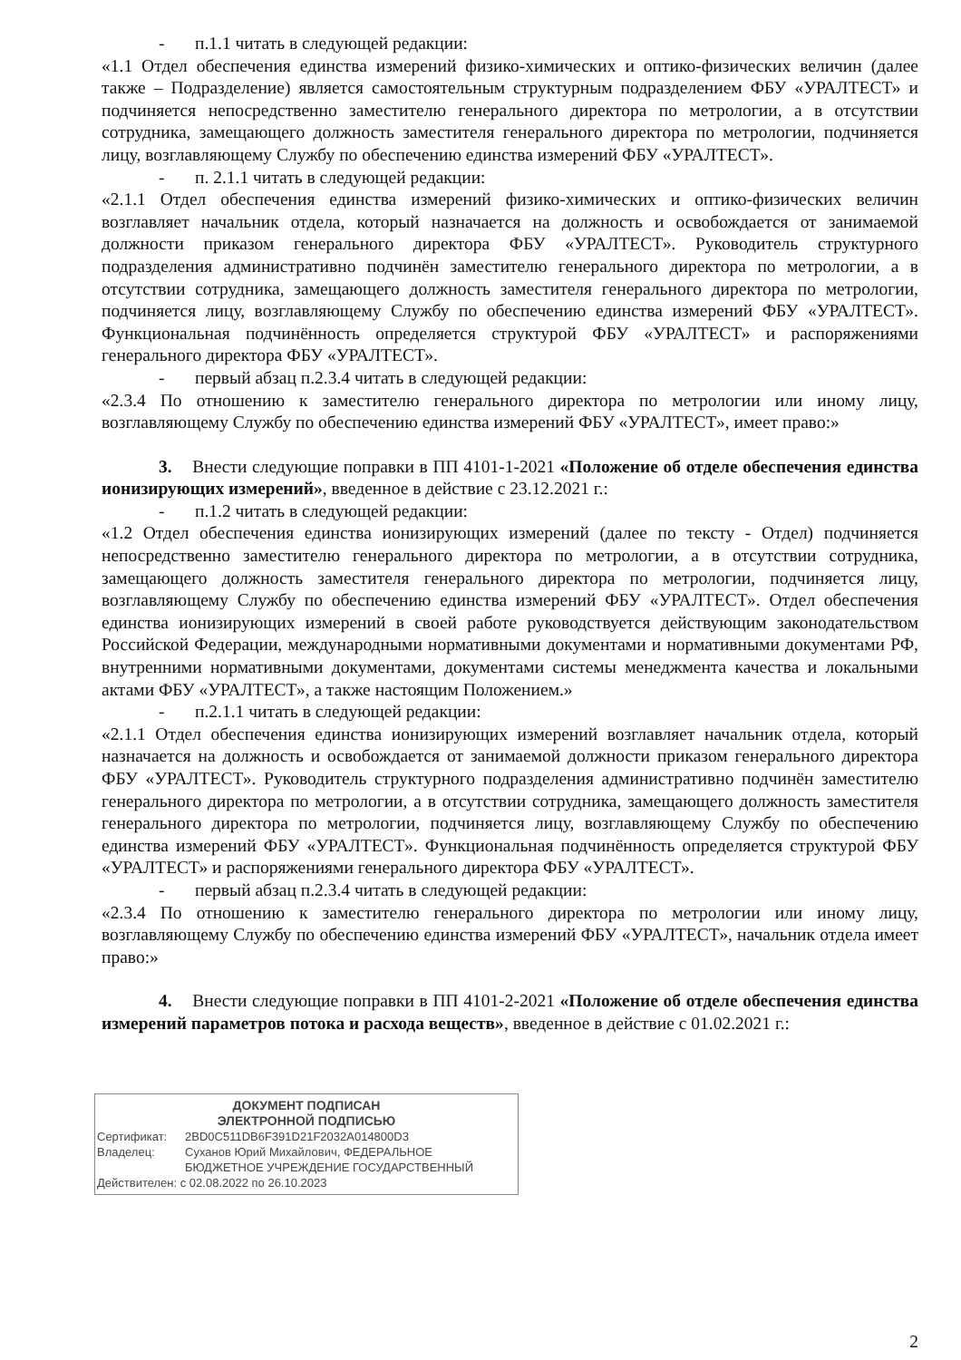- п.1.1 читать в следующей редакции:
«1.1 Отдел обеспечения единства измерений физико-химических и оптико-физических величин (далее также – Подразделение) является самостоятельным структурным подразделением ФБУ «УРАЛТЕСТ» и подчиняется непосредственно заместителю генерального директора по метрологии, а в отсутствии сотрудника, замещающего должность заместителя генерального директора по метрологии, подчиняется лицу, возглавляющему Службу по обеспечению единства измерений ФБУ «УРАЛТЕСТ».
- п. 2.1.1 читать в следующей редакции:
«2.1.1 Отдел обеспечения единства измерений физико-химических и оптико-физических величин возглавляет начальник отдела, который назначается на должность и освобождается от занимаемой должности приказом генерального директора ФБУ «УРАЛТЕСТ». Руководитель структурного подразделения административно подчинён заместителю генерального директора по метрологии, а в отсутствии сотрудника, замещающего должность заместителя генерального директора по метрологии, подчиняется лицу, возглавляющему Службу по обеспечению единства измерений ФБУ «УРАЛТЕСТ». Функциональная подчинённость определяется структурой ФБУ «УРАЛТЕСТ» и распоряжениями генерального директора ФБУ «УРАЛТЕСТ».
- первый абзац п.2.3.4 читать в следующей редакции:
«2.3.4 По отношению к заместителю генерального директора по метрологии или иному лицу, возглавляющему Службу по обеспечению единства измерений ФБУ «УРАЛТЕСТ», имеет право:»
3. Внести следующие поправки в ПП 4101-1-2021 «Положение об отделе обеспечения единства ионизирующих измерений», введенное в действие с 23.12.2021 г.:
- п.1.2 читать в следующей редакции:
«1.2 Отдел обеспечения единства ионизирующих измерений (далее по тексту - Отдел) подчиняется непосредственно заместителю генерального директора по метрологии, а в отсутствии сотрудника, замещающего должность заместителя генерального директора по метрологии, подчиняется лицу, возглавляющему Службу по обеспечению единства измерений ФБУ «УРАЛТЕСТ». Отдел обеспечения единства ионизирующих измерений в своей работе руководствуется действующим законодательством Российской Федерации, международными нормативными документами и нормативными документами РФ, внутренними нормативными документами, документами системы менеджмента качества и локальными актами ФБУ «УРАЛТЕСТ», а также настоящим Положением.»
- п.2.1.1 читать в следующей редакции:
«2.1.1 Отдел обеспечения единства ионизирующих измерений возглавляет начальник отдела, который назначается на должность и освобождается от занимаемой должности приказом генерального директора ФБУ «УРАЛТЕСТ». Руководитель структурного подразделения административно подчинён заместителю генерального директора по метрологии, а в отсутствии сотрудника, замещающего должность заместителя генерального директора по метрологии, подчиняется лицу, возглавляющему Службу по обеспечению единства измерений ФБУ «УРАЛТЕСТ». Функциональная подчинённость определяется структурой ФБУ «УРАЛТЕСТ» и распоряжениями генерального директора ФБУ «УРАЛТЕСТ».
- первый абзац п.2.3.4 читать в следующей редакции:
«2.3.4 По отношению к заместителю генерального директора по метрологии или иному лицу, возглавляющему Службу по обеспечению единства измерений ФБУ «УРАЛТЕСТ», начальник отдела имеет право:»
4. Внести следующие поправки в ПП 4101-2-2021 «Положение об отделе обеспечения единства измерений параметров потока и расхода веществ», введенное в действие с 01.02.2021 г.:
ДОКУМЕНТ ПОДПИСАН
ЭЛЕКТРОННОЙ ПОДПИСЬЮ
Сертификат: 2BD0C511DB6F391D21F2032A014800D3
Владелец: Суханов Юрий Михайлович, ФЕДЕРАЛЬНОЕ
БЮДЖЕТНОЕ УЧРЕЖДЕНИЕ ГОСУДАРСТВЕННЫЙ
Действителен: с 02.08.2022 по 26.10.2023
2